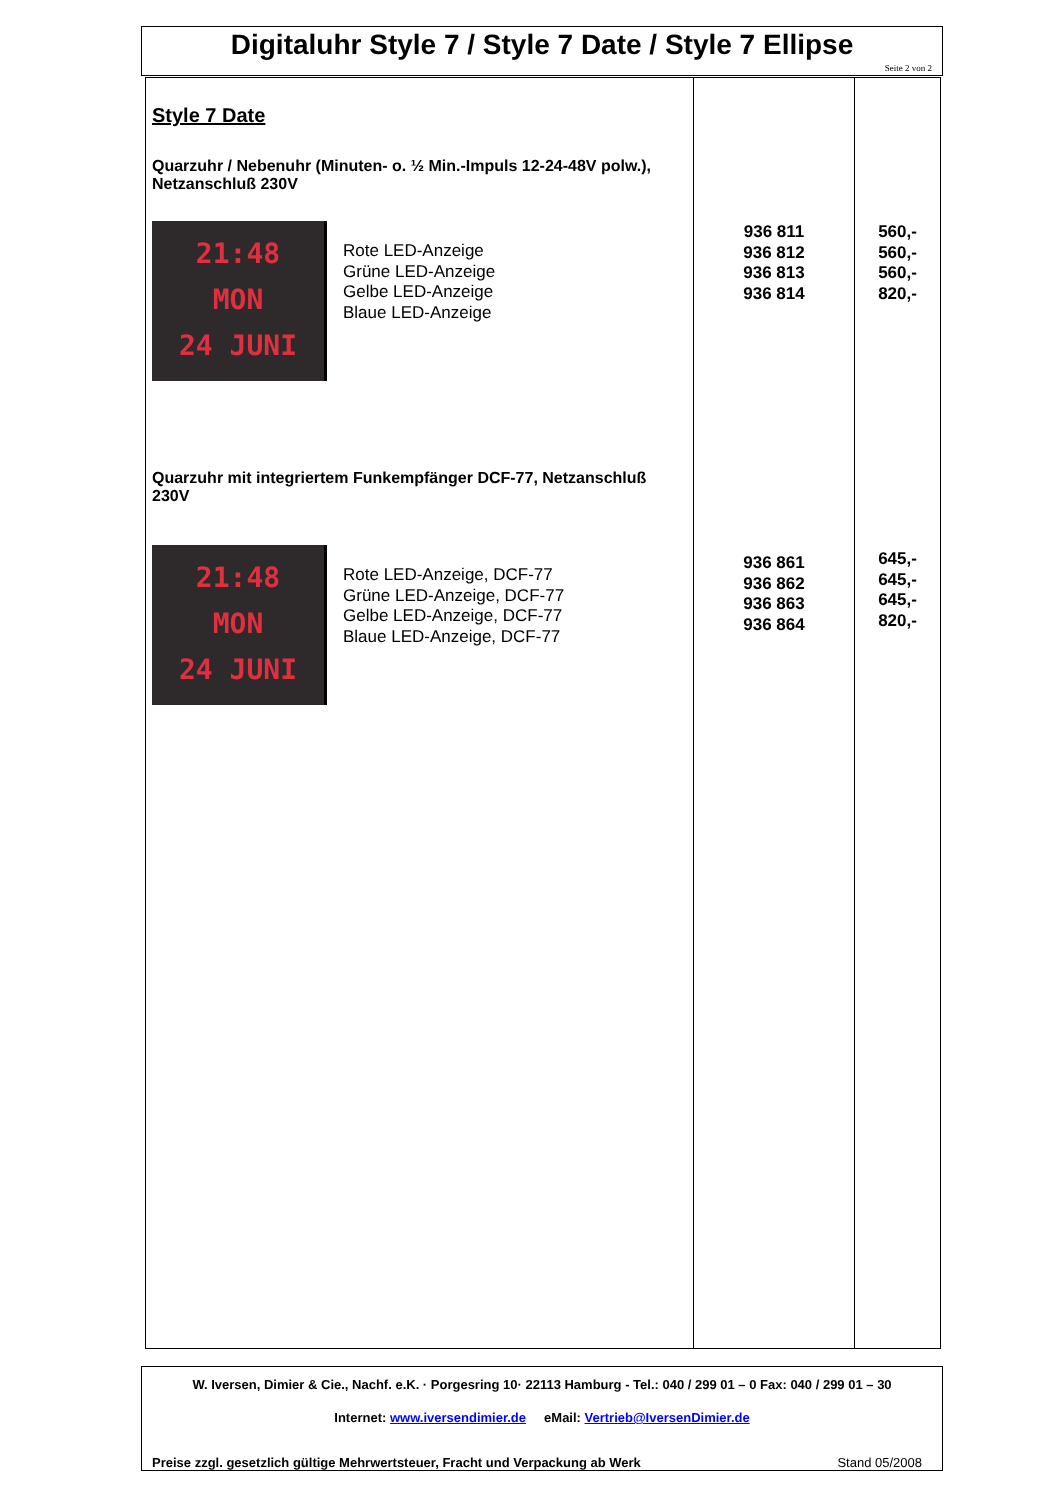Digitaluhr Style 7 / Style 7 Date / Style 7 Ellipse
Seite 2 von 2
| Style 7 Date Quarzuhr / Nebenuhr (Minuten- o. ½ Min.-Impuls 12-24-48V polw.), Netzanschluß 230V 21:48 MON 24 JUNI Rote LED-Anzeige Grüne LED-Anzeige Gelbe LED-Anzeige Blaue LED-Anzeige Quarzuhr mit integriertem Funkempfänger DCF-77, Netzanschluß 230V 21:48 MON 24 JUNI Rote LED-Anzeige, DCF-77 Grüne LED-Anzeige, DCF-77 Gelbe LED-Anzeige, DCF-77 Blaue LED-Anzeige, DCF-77 | 936 811 936 812 936 813 936 814 936 861 936 862 936 863 936 864 | 560,- 560,- 560,- 820,- 645,- 645,- 645,- 820,- |
W. Iversen, Dimier & Cie., Nachf. e.K. · Porgesring 10· 22113 Hamburg - Tel.: 040 / 299 01 – 0 Fax: 040 / 299 01 – 30
Internet: www.iversendimier.de eMail: Vertrieb@IversenDimier.de
Preise zzgl. gesetzlich gültige Mehrwertsteuer, Fracht und Verpackung ab Werk Stand 05/2008